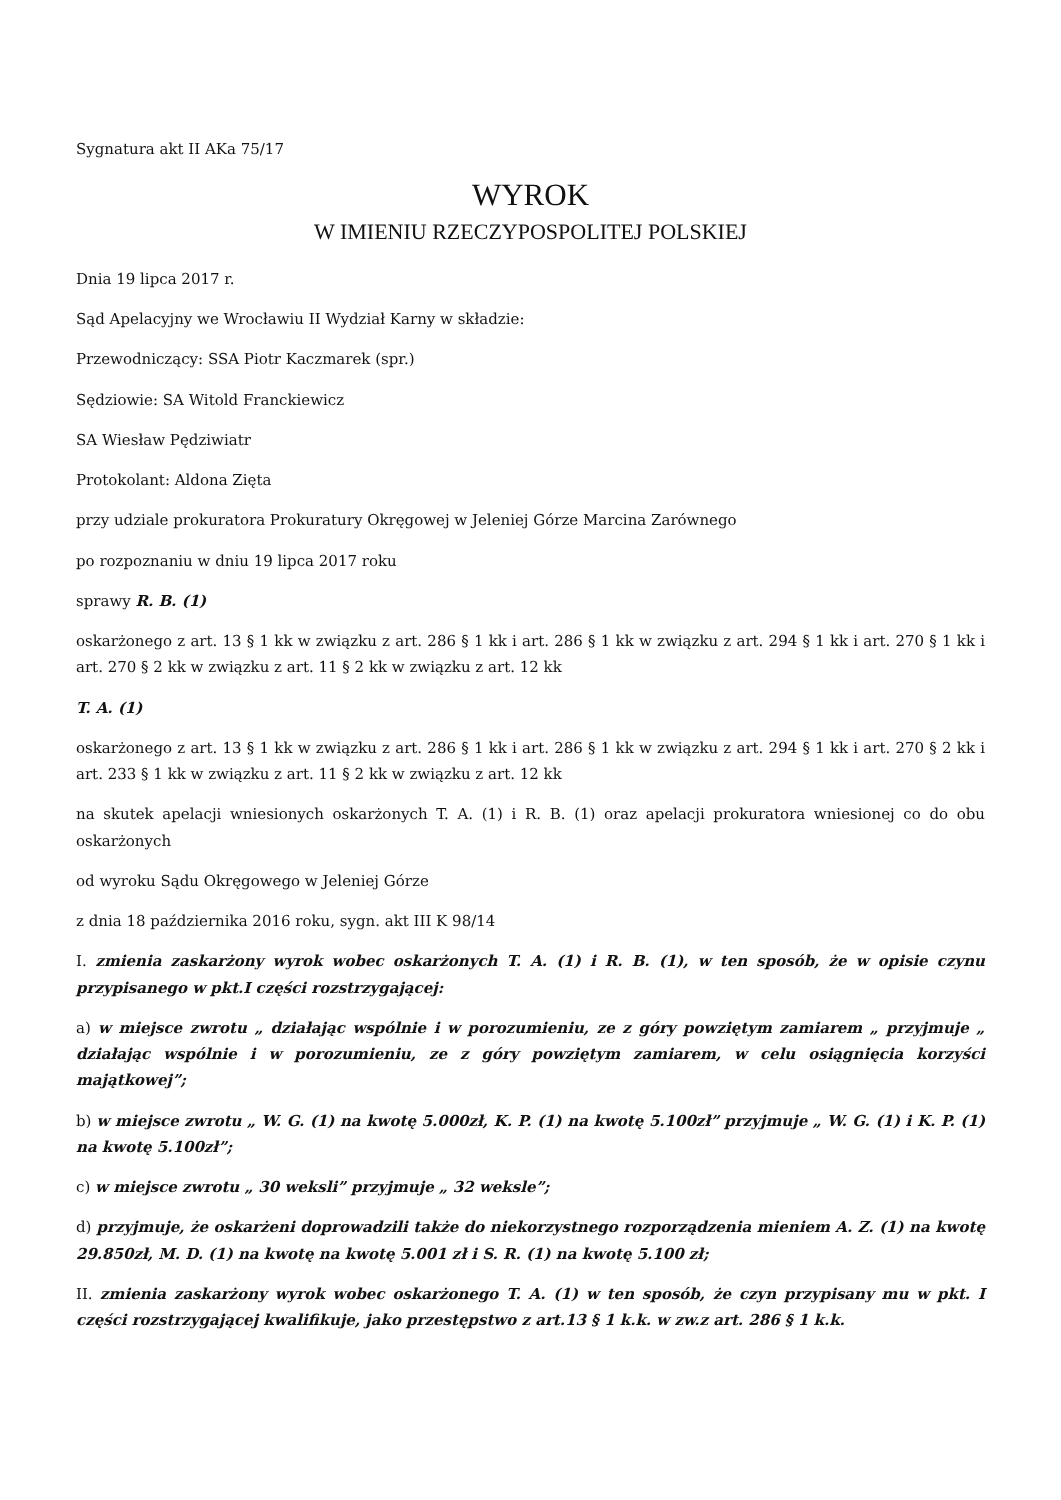Sygnatura akt II AKa 75/17
WYROK
W IMIENIU RZECZYPOSPOLITEJ POLSKIEJ
Dnia 19 lipca 2017 r.
Sąd Apelacyjny we Wrocławiu II Wydział Karny w składzie:
Przewodniczący: SSA Piotr Kaczmarek (spr.)
Sędziowie: SA Witold Franckiewicz
SA Wiesław Pędziwiatr
Protokolant: Aldona Zięta
przy udziale prokuratora Prokuratury Okręgowej w Jeleniej Górze Marcina Zarównego
po rozpoznaniu w dniu 19 lipca 2017 roku
sprawy R. B. (1)
oskarżonego z art. 13 § 1 kk w związku z art. 286 § 1 kk i art. 286 § 1 kk w związku z art. 294 § 1 kk i art. 270 § 1 kk i art. 270 § 2 kk w związku z art. 11 § 2 kk w związku z art. 12 kk
T. A. (1)
oskarżonego z art. 13 § 1 kk w związku z art. 286 § 1 kk i art. 286 § 1 kk w związku z art. 294 § 1 kk i art. 270 § 2 kk i art. 233 § 1 kk w związku z art. 11 § 2 kk w związku z art. 12 kk
na skutek apelacji wniesionych oskarżonych T. A. (1) i R. B. (1) oraz apelacji prokuratora wniesionej co do obu oskarżonych
od wyroku Sądu Okręgowego w Jeleniej Górze
z dnia 18 października 2016 roku, sygn. akt III K 98/14
I. zmienia zaskarżony wyrok wobec oskarżonych T. A. (1) i R. B. (1), w ten sposób, że w opisie czynu przypisanego w pkt.I części rozstrzygającej:
a) w miejsce zwrotu „ działając wspólnie i w porozumieniu, ze z góry powziętym zamiarem „ przyjmuje „ działając wspólnie i w porozumieniu, ze z góry powziętym zamiarem, w celu osiągnięcia korzyści majątkowej”;
b) w miejsce zwrotu „ W. G. (1) na kwotę 5.000zł, K. P. (1) na kwotę 5.100zł” przyjmuje „ W. G. (1) i K. P. (1) na kwotę 5.100zł”;
c) w miejsce zwrotu „ 30 weksli” przyjmuje „ 32 weksle”;
d) przyjmuje, że oskarżeni doprowadzili także do niekorzystnego rozporządzenia mieniem A. Z. (1) na kwotę 29.850zł, M. D. (1) na kwotę na kwotę 5.001 zł i S. R. (1) na kwotę 5.100 zł;
II. zmienia zaskarżony wyrok wobec oskarżonego T. A. (1) w ten sposób, że czyn przypisany mu w pkt. I części rozstrzygającej kwalifikuje, jako przestępstwo z art.13 § 1 k.k. w zw.z art. 286 § 1 k.k.